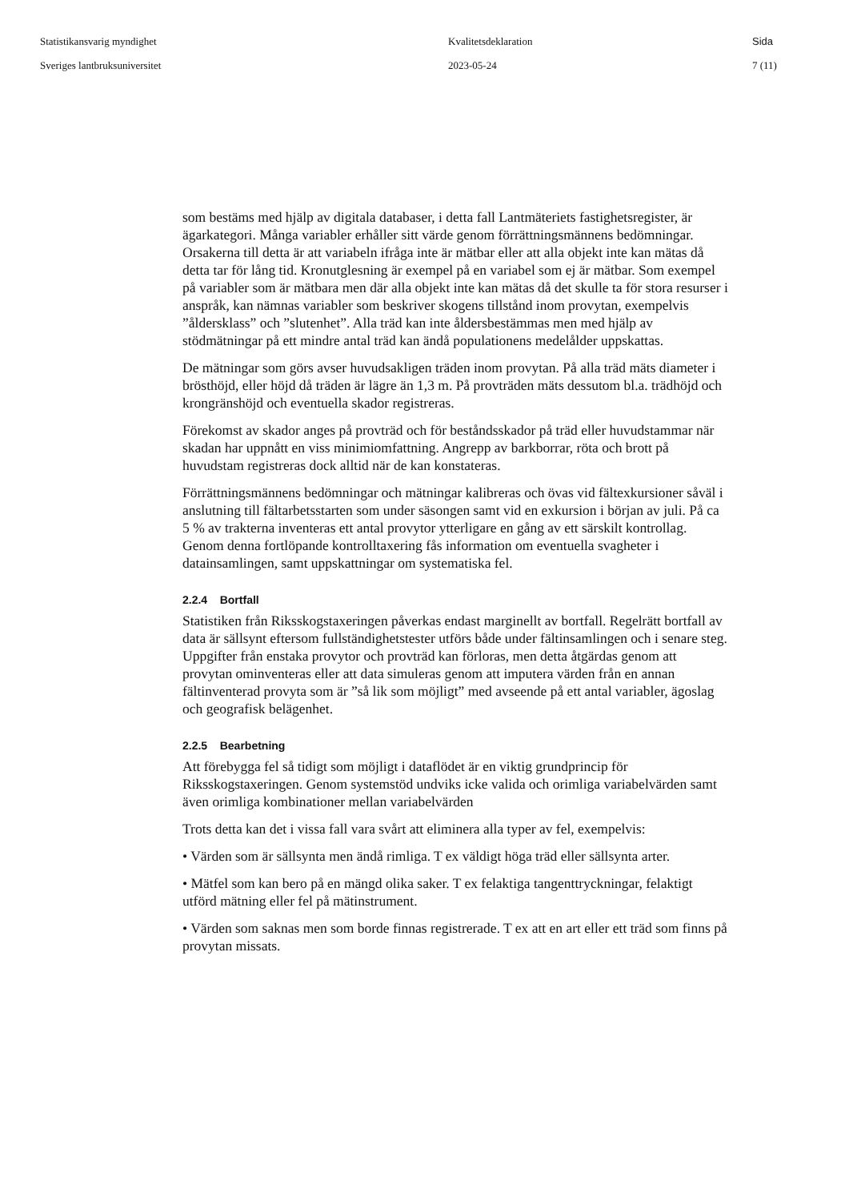Statistikansvarig myndighet
Sveriges lantbruksuniversitet
Kvalitetsdeklaration
2023-05-24
Sida
7 (11)
som bestäms med hjälp av digitala databaser, i detta fall Lantmäteriets fastighetsregister, är ägarkategori. Många variabler erhåller sitt värde genom förrättningsmännens bedömningar. Orsakerna till detta är att variabeln ifråga inte är mätbar eller att alla objekt inte kan mätas då detta tar för lång tid. Kronutglesning är exempel på en variabel som ej är mätbar. Som exempel på variabler som är mätbara men där alla objekt inte kan mätas då det skulle ta för stora resurser i anspråk, kan nämnas variabler som beskriver skogens tillstånd inom provytan, exempelvis ”åldersklass” och ”slutenhet”. Alla träd kan inte åldersbestämmas men med hjälp av stödmätningar på ett mindre antal träd kan ändå populationens medelålder uppskattas.
De mätningar som görs avser huvudsakligen träden inom provytan. På alla träd mäts diameter i brösthöjd, eller höjd då träden är lägre än 1,3 m. På provträden mäts dessutom bl.a. trädhöjd och krongränshöjd och eventuella skador registreras.
Förekomst av skador anges på provträd och för beståndsskador på träd eller huvudstammar när skadan har uppnått en viss minimiomfattning. Angrepp av barkborrar, röta och brott på huvudstam registreras dock alltid när de kan konstateras.
Förrättningsmännens bedömningar och mätningar kalibreras och övas vid fältexkursioner såväl i anslutning till fältarbetsstarten som under säsongen samt vid en exkursion i början av juli. På ca 5 % av trakterna inventeras ett antal provytor ytterligare en gång av ett särskilt kontrollag. Genom denna fortlöpande kontrolltaxering fås information om eventuella svagheter i datainsamlingen, samt uppskattningar om systematiska fel.
2.2.4 Bortfall
Statistiken från Riksskogstaxeringen påverkas endast marginellt av bortfall. Regelrätt bortfall av data är sällsynt eftersom fullständighetstester utförs både under fältinsamlingen och i senare steg. Uppgifter från enstaka provytor och provträd kan förloras, men detta åtgärdas genom att provytan ominventeras eller att data simuleras genom att imputera värden från en annan fältinventerad provyta som är ”så lik som möjligt” med avseende på ett antal variabler, ägoslag och geografisk belägenhet.
2.2.5 Bearbetning
Att förebygga fel så tidigt som möjligt i dataflödet är en viktig grundprincip för Riksskogstaxeringen. Genom systemstöd undviks icke valida och orimliga variabelvärden samt även orimliga kombinationer mellan variabelvärden
Trots detta kan det i vissa fall vara svårt att eliminera alla typer av fel, exempelvis:
• Värden som är sällsynta men ändå rimliga. T ex väldigt höga träd eller sällsynta arter.
• Mätfel som kan bero på en mängd olika saker. T ex felaktiga tangenttryckningar, felaktigt utförd mätning eller fel på mätinstrument.
• Värden som saknas men som borde finnas registrerade. T ex att en art eller ett träd som finns på provytan missats.